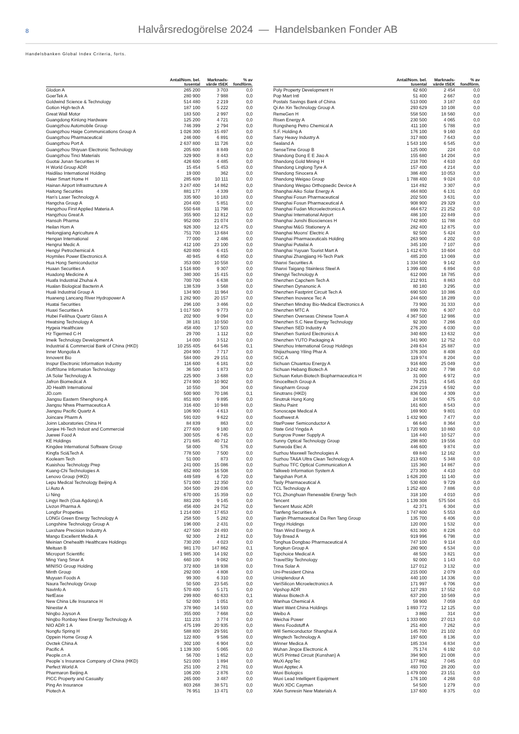8 Halvårsredogörelse 2024 — Handelsbanken Fonder AB
Handelsbanken Global Index Criteria, forts.
| | Antal/Nom. bel. tusental | Marknads- värde tSEK | % av fondförm. |
| --- | --- | --- | --- |
| Glodon A | 265 200 | 3 703 | 0,0 |
| GoerTek A | 280 900 | 7 988 | 0,0 |
| Goldwind Science & Technology | 514 480 | 2 219 | 0,0 |
| Gotion High-tech A | 187 100 | 5 222 | 0,0 |
| Great Wall Motor | 183 500 | 2 997 | 0,0 |
| Guangdong Kinlong Hardware | 125 200 | 4 721 | 0,0 |
| Guangzhou Automobile Group | 746 399 | 2 794 | 0,0 |
| Guangzhou Haige Communications Group A | 1 026 300 | 15 497 | 0,0 |
| Guangzhou Pharmaceutical | 246 000 | 6 891 | 0,0 |
| Guangzhou Port A | 2 637 800 | 11 726 | 0,0 |
| Guangzhou Shiyuan Electronic Technology | 205 600 | 8 849 | 0,0 |
| Guangzhou Tinci Materials | 329 900 | 8 443 | 0,0 |
| Guotai Junan Securities H | 426 600 | 4 485 | 0,0 |
| H World Group ADR | 15 454 | 5 453 | 0,0 |
| Haidilao International Holding | 19 000 | 362 | 0,0 |
| Haier Smart Home H | 285 609 | 10 111 | 0,0 |
| Hainan Airport Infrastructure A | 3 247 400 | 14 862 | 0,0 |
| Haitong Securities | 881 177 | 4 339 | 0,0 |
| Han's Laser Technology A | 335 900 | 10 183 | 0,0 |
| Hangcha Group A | 204 400 | 5 851 | 0,0 |
| Hangzhou First Applied Materia A | 550 648 | 11 798 | 0,0 |
| Hangzhou Great A | 355 900 | 12 812 | 0,0 |
| Hansoh Pharma | 952 000 | 21 074 | 0,0 |
| Heilan Hom A | 926 300 | 12 475 | 0,0 |
| Heilongjiang Agriculture A | 751 700 | 13 684 | 0,0 |
| Hengan International | 77 000 | 2 486 | 0,0 |
| Hengrui Medic A | 412 100 | 23 100 | 0,0 |
| Hengyi Petrochemical A | 620 800 | 6 415 | 0,0 |
| Hoymiles Power Electronics A | 40 945 | 6 850 | 0,0 |
| Hua Hong Semiconductor | 353 000 | 10 558 | 0,0 |
| Huaan Securities A | 1 516 800 | 9 307 | 0,0 |
| Huadong Medicine A | 380 300 | 15 415 | 0,0 |
| Huafa Industrial Zhuhai A | 700 700 | 6 638 | 0,0 |
| Hualan Biological Bacterin A | 138 539 | 3 568 | 0,0 |
| Huali Industrial Group A | 134 900 | 11 964 | 0,0 |
| Huaneng Lancang River Hydropower A | 1 282 900 | 20 157 | 0,0 |
| Huatai Securities | 296 100 | 3 466 | 0,0 |
| Huaxi Securities A | 1 017 500 | 9 773 | 0,0 |
| Hubei Feilihua Quartz Glass A | 202 900 | 9 094 | 0,0 |
| Hwatsing Technology A | 38 181 | 10 550 | 0,0 |
| Hygeia Healthcare | 458 400 | 17 503 | 0,0 |
| Hz Tigermed C-H | 29 700 | 1 112 | 0,0 |
| Imeik Technology Development A | 14 000 | 3 512 | 0,0 |
| Industrial & Commercial Bank of China (HKD) | 10 255 405 | 64 546 | 0,1 |
| Inner Mongolia A | 204 900 | 7 717 | 0,0 |
| Innovent Bio | 584 000 | 29 151 | 0,0 |
| Inspur Electronic Information Industry | 116 600 | 6 181 | 0,0 |
| iSoftStone Information Technology | 36 500 | 1 873 | 0,0 |
| JA Solar Technology A | 225 900 | 3 688 | 0,0 |
| Jafron Biomedical A | 274 900 | 10 902 | 0,0 |
| JD Health International | 10 550 | 304 | 0,0 |
| JD.com | 500 900 | 70 186 | 0,1 |
| Jiangsu Eastern Shenghong A | 851 800 | 9 895 | 0,0 |
| Jiangsu Nhwa Pharmaceutica A | 316 400 | 10 948 | 0,0 |
| Jiangsu Pacific Quartz A | 106 900 | 4 613 | 0,0 |
| Joincare Pharm A | 591 020 | 9 622 | 0,0 |
| Joinn Laboratories China H | 84 839 | 863 | 0,0 |
| Jonjee Hi-Tech Indust and Commercial | 277 600 | 9 180 | 0,0 |
| Juewei Food A | 300 505 | 6 745 | 0,0 |
| KE Holdings | 271 685 | 40 712 | 0,0 |
| Kingdee International Software Group | 58 000 | 576 | 0,0 |
| Kingfa Sci&Tech A | 778 500 | 7 500 | 0,0 |
| Koolearn Tech | 51 000 | 873 | 0,0 |
| Kuaishou Technology Prep | 241 000 | 15 086 | 0,0 |
| Kuang-Chi Technologies A | 652 800 | 16 508 | 0,0 |
| Lenovo Group (HKD) | 449 589 | 6 720 | 0,0 |
| Lepu Medical Technology Beijing A | 571 000 | 12 350 | 0,0 |
| Li Auto A | 304 500 | 29 036 | 0,0 |
| Li Ning | 670 000 | 15 359 | 0,0 |
| Lingyi Itech (Gua Agdong) A | 881 200 | 9 145 | 0,0 |
| Livzon Pharma A | 456 400 | 24 752 | 0,0 |
| Longfor Properties | 1 214 000 | 17 653 | 0,0 |
| LONGi Green Energy Technology A | 258 500 | 5 282 | 0,0 |
| Longshine Technology Group A | 196 000 | 2 431 | 0,0 |
| Luxshare Precision Industry A | 427 500 | 24 493 | 0,0 |
| Mango Excellent Media A | 92 300 | 2 812 | 0,0 |
| Meinian Onehealth Healthcare Holdings | 730 200 | 4 023 | 0,0 |
| Meituan B | 981 170 | 147 862 | 0,1 |
| Microport Scientific | 1 985 300 | 14 192 | 0,0 |
| Ming Yang Smar A | 660 100 | 9 082 | 0,0 |
| MINISO Group Holding | 372 800 | 18 938 | 0,0 |
| Minth Group | 292 000 | 4 808 | 0,0 |
| Muyuan Foods A | 99 300 | 6 310 | 0,0 |
| Naura Technology Group | 50 500 | 23 545 | 0,0 |
| NavInfo A | 570 400 | 5 171 | 0,0 |
| NetEase | 299 800 | 60 633 | 0,1 |
| New China Life Insurance H | 52 000 | 1 051 | 0,0 |
| Ninestar A | 378 960 | 14 593 | 0,0 |
| Ningbo Joyson A | 355 000 | 7 668 | 0,0 |
| Ningbo Ronbay New Energy Technology A | 111 233 | 3 774 | 0,0 |
| NIO ADR 1 A | 475 199 | 20 935 | 0,0 |
| Nongfu Spring H | 588 800 | 29 591 | 0,0 |
| Oppein Home Group A | 122 800 | 9 586 | 0,0 |
| Ovctek China A | 302 100 | 6 904 | 0,0 |
| Pacific A | 1 139 300 | 5 065 | 0,0 |
| People.cn A | 56 700 | 1 652 | 0,0 |
| People`s Insurance Company of China (HKD) | 521 000 | 1 894 | 0,0 |
| Perfect World A | 251 100 | 2 781 | 0,0 |
| Pharmaron Beijing A | 106 200 | 2 876 | 0,0 |
| PICC Property and Casualty | 265 000 | 3 487 | 0,0 |
| Ping An Insurance | 803 268 | 38 571 | 0,0 |
| Piotech A | 76 951 | 13 471 | 0,0 |
| | Antal/Nom. bel. tusental | Marknads- värde tSEK | % av fondförm. |
| --- | --- | --- | --- |
| Poly Property Development H | 62 600 | 2 454 | 0,0 |
| Pop Mart Intl | 51 400 | 2 667 | 0,0 |
| Postals Savings Bank of China | 513 000 | 3 187 | 0,0 |
| Qi An Xin Technology Group A | 293 629 | 10 108 | 0,0 |
| RemeGen H | 558 500 | 18 560 | 0,0 |
| Risen Energy A | 230 500 | 4 065 | 0,0 |
| Rongsheng Petro Chemical A | 411 100 | 5 788 | 0,0 |
| S.F. Holding A | 176 100 | 9 160 | 0,0 |
| Sany Heavy Industry A | 317 800 | 7 643 | 0,0 |
| Sealand A | 1 543 100 | 6 545 | 0,0 |
| SenseTime Group B | 125 000 | 224 | 0,0 |
| Shandong Dong E E Jiao A | 155 680 | 14 204 | 0,0 |
| Shandong Gold Mining H | 218 700 | 4 610 | 0,0 |
| Shandong Linglong Tyre A | 157 400 | 4 214 | 0,0 |
| Shandong Sinocera A | 386 400 | 10 053 | 0,0 |
| Shandong Weigao Group | 1 788 400 | 9 024 | 0,0 |
| Shandong Weigao Orthopaedic Device A | 114 492 | 3 307 | 0,0 |
| Shanghai Aiko Solar Energy A | 464 800 | 6 131 | 0,0 |
| Shanghai Fosun Pharmaceutical | 202 500 | 3 631 | 0,0 |
| Shanghai Fosun Pharmaceutical A | 908 900 | 29 329 | 0,0 |
| Shanghai Fudan Microelectronics A | 464 672 | 21 252 | 0,0 |
| Shanghai International Airport | 486 100 | 22 849 | 0,0 |
| Shanghai Junshi Biosciences H | 742 800 | 11 788 | 0,0 |
| Shanghai M&G Stationery A | 282 400 | 12 875 | 0,0 |
| Shanghai Moons' Electric A | 92 500 | 5 424 | 0,0 |
| Shanghai Pharmaceuticals Holding | 263 900 | 4 202 | 0,0 |
| Shanghai Putailai A | 345 100 | 7 107 | 0,0 |
| Shanghai Yuyuan Tourist Mart A | 1 412 670 | 10 604 | 0,0 |
| Shanghai Zhangjiang Hi-Tech Park | 485 200 | 13 069 | 0,0 |
| Shanxi Securities A | 1 334 500 | 9 142 | 0,0 |
| Shanxi Taigang Stainless Steel A | 1 399 400 | 6 894 | 0,0 |
| Shengyi Technology A | 612 000 | 18 785 | 0,0 |
| Shenzhen Capchem Tech A | 212 931 | 8 863 | 0,0 |
| Shenzhen Dynanonic A | 80 180 | 3 295 | 0,0 |
| Shenzhen Fastprint Circuit Tech A | 690 500 | 10 386 | 0,0 |
| Shenzhen Inovance Tec A | 244 600 | 18 289 | 0,0 |
| Shenzhen Mindray Bio-Medical Electronics A | 73 900 | 31 333 | 0,0 |
| Shenzhen MTC A | 899 700 | 6 307 | 0,0 |
| Shenzhen Overseas Chinese Town A | 4 367 500 | 12 986 | 0,0 |
| Shenzhen S.C New Energy Technology | 92 300 | 7 266 | 0,0 |
| Shenzhen SED Industry A | 276 200 | 6 030 | 0,0 |
| Shenzhen Sunlord Electronics A | 340 600 | 13 632 | 0,0 |
| Shenzhen YUTO Packaging A | 341 900 | 12 752 | 0,0 |
| Shenzhou International Group Holdings | 249 634 | 25 887 | 0,0 |
| Shijiazhuang Yiling Phar A | 376 300 | 8 408 | 0,0 |
| SICC A | 119 974 | 8 204 | 0,0 |
| Sichuan Chuantou Energy A | 916 600 | 25 049 | 0,0 |
| Sichuan Hebang Biotech A | 3 242 400 | 7 798 | 0,0 |
| Sichuan Kelun-Biotech Biopharmaceutica H | 31 000 | 6 972 | 0,0 |
| Sinocelltech Group A | 79 251 | 4 545 | 0,0 |
| Sinopharm Group | 234 219 | 6 592 | 0,0 |
| Sinotrans (HKD) | 836 000 | 4 309 | 0,0 |
| Sinotruk Hong Kong | 24 500 | 675 | 0,0 |
| Skshu Paint | 161 600 | 8 543 | 0,0 |
| Sonoscape Medical A | 169 900 | 9 801 | 0,0 |
| Southwest A | 1 432 900 | 7 477 | 0,0 |
| StarPower Semiconductor A | 66 640 | 8 364 | 0,0 |
| State Grid Yingda A | 1 720 900 | 10 860 | 0,0 |
| Sungrow Power Supply A | 116 440 | 10 527 | 0,0 |
| Sunny Optical Technology Group | 298 800 | 19 556 | 0,0 |
| Sunwoda Elec A | 446 600 | 9 874 | 0,0 |
| Suzhou Maxwell Technologies A | 69 840 | 12 162 | 0,0 |
| Suzhou TA&A Ultra Clean Technology A | 213 600 | 5 348 | 0,0 |
| Suzhou TFC Optical Communication A | 115 360 | 14 867 | 0,0 |
| Talkweb Information System A | 273 300 | 4 410 | 0,0 |
| Tangshan Port A | 1 626 200 | 11 140 | 0,0 |
| Tasly Pharmaceutical A | 530 600 | 9 729 | 0,0 |
| TCL Technology A | 1 252 400 | 7 886 | 0,0 |
| TCL Zhonghuan Renewable Energy Tech | 318 100 | 4 010 | 0,0 |
| Tencent | 1 139 308 | 575 504 | 0,5 |
| Tencent Music ADR | 42 371 | 6 304 | 0,0 |
| Tianfeng Securities A | 1 747 600 | 5 553 | 0,0 |
| Tianjin Pharmaceutical Da Ren Tang Group | 135 700 | 6 406 | 0,0 |
| Tingyi Holdings | 120 000 | 1 532 | 0,0 |
| Titan Wind Energy A | 631 300 | 8 226 | 0,0 |
| Toly Bread A | 919 996 | 6 798 | 0,0 |
| Tonghua Dongbao Pharmaceutical A | 747 100 | 9 114 | 0,0 |
| Tongkun Group A | 280 900 | 6 534 | 0,0 |
| Topchoice Medical A | 48 500 | 3 821 | 0,0 |
| TravelSky Technology | 92 000 | 1 143 | 0,0 |
| Trina Solar A | 127 012 | 3 132 | 0,0 |
| Uni-President China | 215 000 | 2 079 | 0,0 |
| Unisplendour A | 440 100 | 14 336 | 0,0 |
| VeriSilicon Microelectronics A | 171 997 | 6 706 | 0,0 |
| Vipshop ADR | 127 293 | 17 552 | 0,0 |
| Walvax Biotech A | 637 200 | 10 569 | 0,0 |
| Wanhua Chemical A | 59 900 | 7 059 | 0,0 |
| Want Want China Holdings | 1 893 772 | 12 125 | 0,0 |
| Weibo A | 3 860 | 314 | 0,0 |
| Weichai Power | 1 333 000 | 27 013 | 0,0 |
| Wens Foodstuff A | 251 400 | 7 262 | 0,0 |
| Will Semiconductor Shanghai A | 145 700 | 21 102 | 0,0 |
| Wingtech Technology A | 197 600 | 8 136 | 0,0 |
| Winner Medica A | 185 334 | 6 834 | 0,0 |
| Wuhan Jingce Electronic A | 75 174 | 6 192 | 0,0 |
| WUS Printed Circuit (Kunshan) A | 394 900 | 21 008 | 0,0 |
| WuXi AppTec | 177 862 | 7 045 | 0,0 |
| Wuxi Apptec A | 493 700 | 28 200 | 0,0 |
| Wuxi Biologics | 1 479 000 | 23 151 | 0,0 |
| Wuxi Lead Intelligent Equipment | 176 100 | 4 268 | 0,0 |
| WuXi XDC Cayman | 54 500 | 1 279 | 0,0 |
| XiAn Sunresin New Materials A | 137 600 | 8 375 | 0,0 |